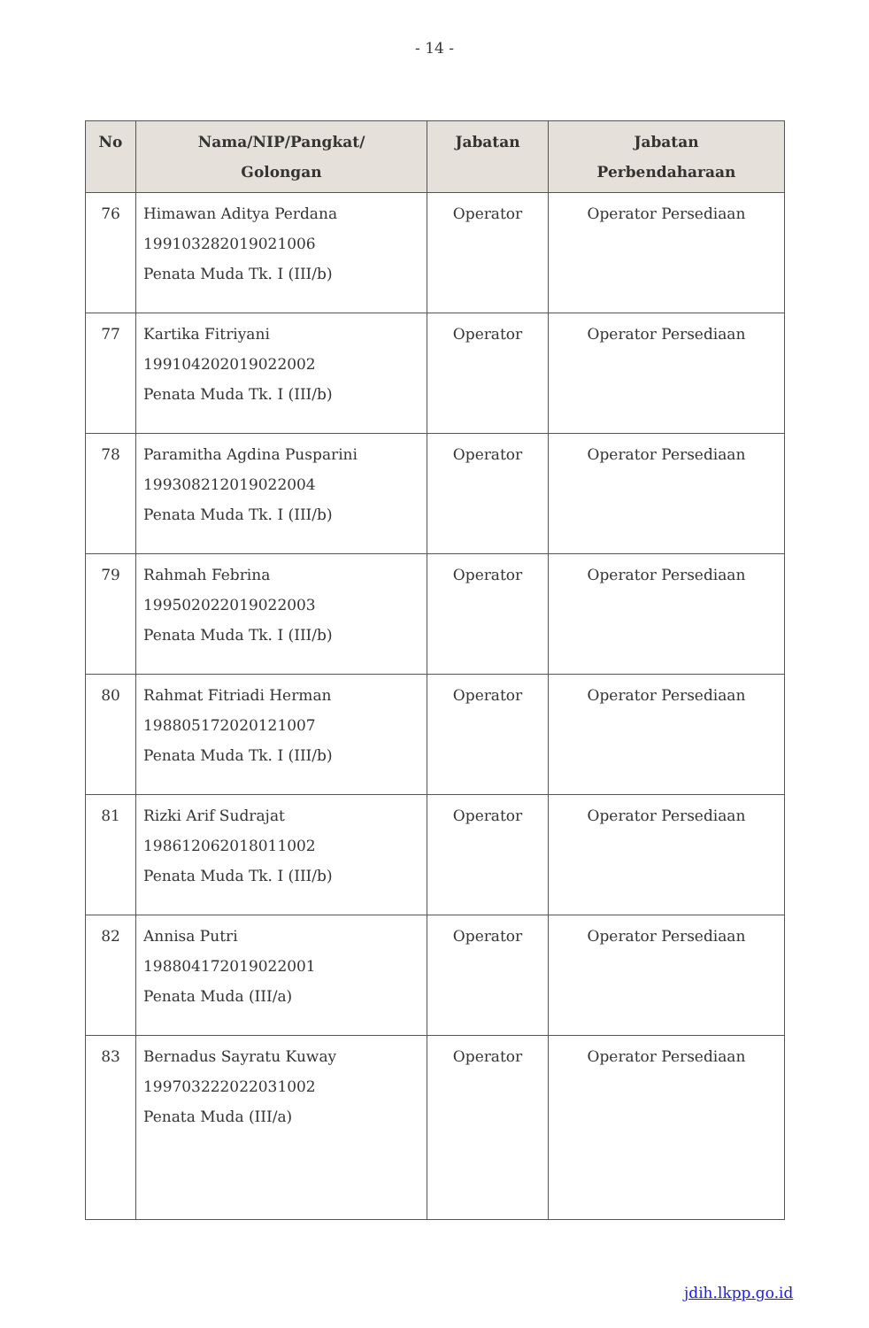- 14 -
| No | Nama/NIP/Pangkat/ Golongan | Jabatan | Jabatan Perbendaharaan |
| --- | --- | --- | --- |
| 76 | Himawan Aditya Perdana 199103282019021006 Penata Muda Tk. I (III/b) | Operator | Operator Persediaan |
| 77 | Kartika Fitriyani 199104202019022002 Penata Muda Tk. I (III/b) | Operator | Operator Persediaan |
| 78 | Paramitha Agdina Pusparini 199308212019022004 Penata Muda Tk. I (III/b) | Operator | Operator Persediaan |
| 79 | Rahmah Febrina 199502022019022003 Penata Muda Tk. I (III/b) | Operator | Operator Persediaan |
| 80 | Rahmat Fitriadi Herman 198805172020121007 Penata Muda Tk. I (III/b) | Operator | Operator Persediaan |
| 81 | Rizki Arif Sudrajat 198612062018011002 Penata Muda Tk. I (III/b) | Operator | Operator Persediaan |
| 82 | Annisa Putri 198804172019022001 Penata Muda (III/a) | Operator | Operator Persediaan |
| 83 | Bernadus Sayratu Kuway 199703222022031002 Penata Muda (III/a) | Operator | Operator Persediaan |
jdih.lkpp.go.id